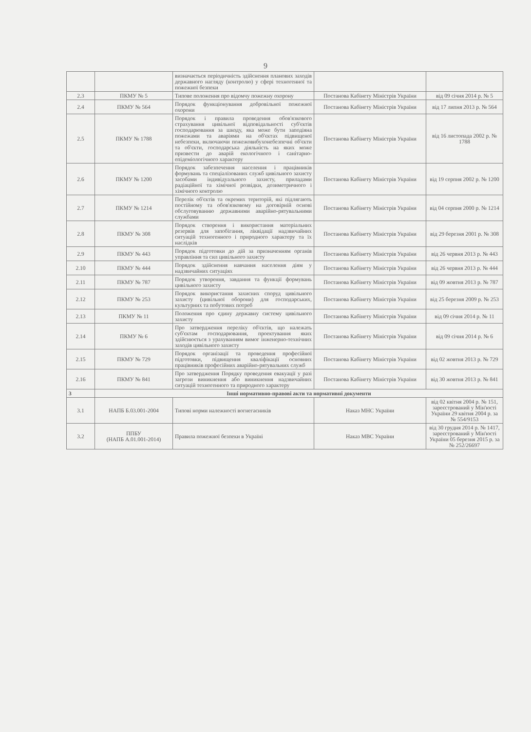9
| | | визначається періодичність здійснення планових заходів державного нагляду (контролю) у сфері техногенної та пожежної безпеки | | |
| 2.3 | ПКМУ № 5 | Типове положення про відомчу пожежну охорону | Постанова Кабінету Міністрів України | від 09 січня 2014 р. № 5 |
| 2.4 | ПКМУ № 564 | Порядок функціонування добровільної пожежної охорони | Постанова Кабінету Міністрів України | від 17 липня 2013 р. № 564 |
| 2.5 | ПКМУ № 1788 | Порядок і правила проведення обов'язкового страхування цивільної відповідальності суб'єктів господарювання за шкоду, яка може бути заподіяна пожежами та аваріями на об'єктах підвищеної небезпеки, включаючи пожежовибухонебезпечні об'єкти та об'єкти, господарська діяльність на яких може призвести до аварій екологічного і санітарно-епідеміологічного характеру | Постанова Кабінету Міністрів України | від 16 листопада 2002 р. № 1788 |
| 2.6 | ПКМУ № 1200 | Порядок забезпечення населення і працівників формувань та спеціалізованих служб цивільного захисту засобами індивідуального захисту, приладами радіаційної та хімічної розвідки, дозиметричного і хімічного контролю | Постанова Кабінету Міністрів України | від 19 серпня 2002 р. № 1200 |
| 2.7 | ПКМУ № 1214 | Перелік об'єктів та окремих територій, які підлягають постійному та обов'язковому на договірній основі обслуговуванню державними аварійно-рятувальними службами | Постанова Кабінету Міністрів України | від 04 серпня 2000 р. № 1214 |
| 2.8 | ПКМУ № 308 | Порядок створення і використання матеріальних резервів для запобігання, ліквідації надзвичайних ситуацій техногенного і природного характеру та їх наслідків | Постанова Кабінету Міністрів України | від 29 березня 2001 р. № 308 |
| 2.9 | ПКМУ № 443 | Порядок підготовки до дій за призначенням органів управління та сил цивільного захисту | Постанова Кабінету Міністрів України | від 26 червня 2013 р. № 443 |
| 2.10 | ПКМУ № 444 | Порядок здійснення навчання населення діям у надзвичайних ситуаціях | Постанова Кабінету Міністрів України | від 26 червня 2013 р. № 444 |
| 2.11 | ПКМУ № 787 | Порядок утворення, завдання та функції формувань цивільного захисту | Постанова Кабінету Міністрів України | від 09 жовтня 2013 р. № 787 |
| 2.12 | ПКМУ № 253 | Порядок використання захисних споруд цивільного захисту (цивільної оборони) для господарських, культурних та побутових потреб | Постанова Кабінету Міністрів України | від 25 березня 2009 р. № 253 |
| 2.13 | ПКМУ № 11 | Положення про єдину державну систему цивільного захисту | Постанова Кабінету Міністрів України | від 09 січня 2014 р. № 11 |
| 2.14 | ПКМУ № 6 | Про затвердження переліку об'єктів, що належать суб'єктам господарювання, проектування яких здійснюється з урахуванням вимог інженерно-технічних заходів цивільного захисту | Постанова Кабінету Міністрів України | від 09 січня 2014 р. № 6 |
| 2.15 | ПКМУ № 729 | Порядок організації та проведення професійної підготовки, підвищення кваліфікації основних працівників професійних аварійно-рятувальних служб | Постанова Кабінету Міністрів України | від 02 жовтня 2013 р. № 729 |
| 2.16 | ПКМУ № 841 | Про затвердження Порядку проведення евакуації у разі загрози виникнення або виникнення надзвичайних ситуацій техногенного та природного характеру | Постанова Кабінету Міністрів України | від 30 жовтня 2013 р. № 841 |
| 3 | Інші нормативно-правові акти та нормативні документи | | | |
| 3.1 | НАПБ Б.03.001-2004 | Типові норми належності вогнегасників | Наказ МНС України | від 02 квітня 2004 р. № 151, зареєстрований у Мін'юсті України 29 квітня 2004 р. за № 554/9153 |
| 3.2 | ППБУ (НАПБ А.01.001-2014) | Правила пожежної безпеки в Україні | Наказ МВС України | від 30 грудня 2014 р. № 1417, зареєстрований у Мін'юсті України 05 березня 2015 р. за № 252/26697 |